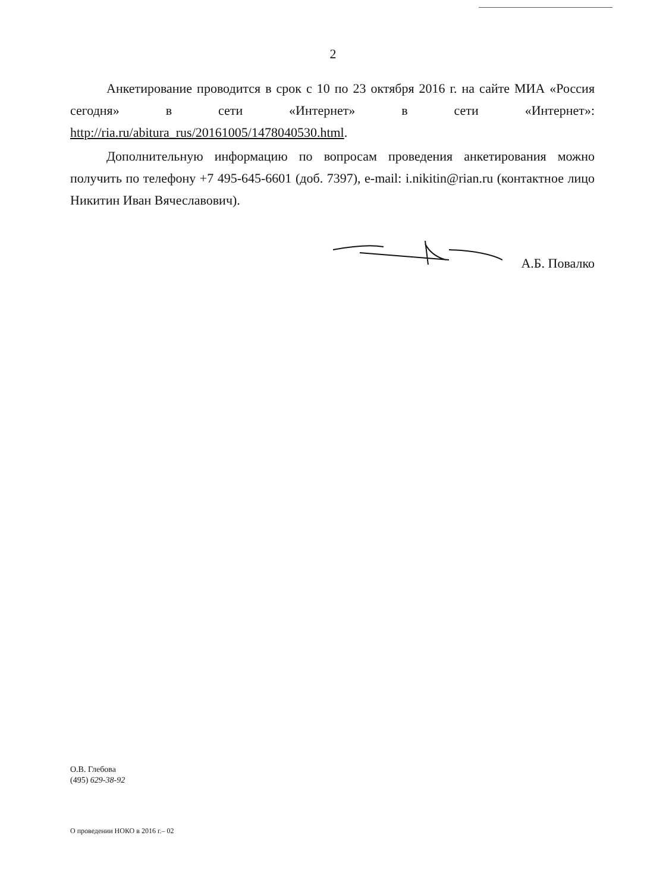2
Анкетирование проводится в срок с 10 по 23 октября 2016 г. на сайте МИА «Россия сегодня» в сети «Интернет» в сети «Интернет»: http://ria.ru/abitura_rus/20161005/1478040530.html.
Дополнительную информацию по вопросам проведения анкетирования можно получить по телефону +7 495-645-6601 (доб. 7397), e-mail: i.nikitin@rian.ru (контактное лицо Никитин Иван Вячеславович).
А.Б. Повалко
О.В. Глебова
(495) 629-38-92
О проведении НОКО в 2016 г.– 02